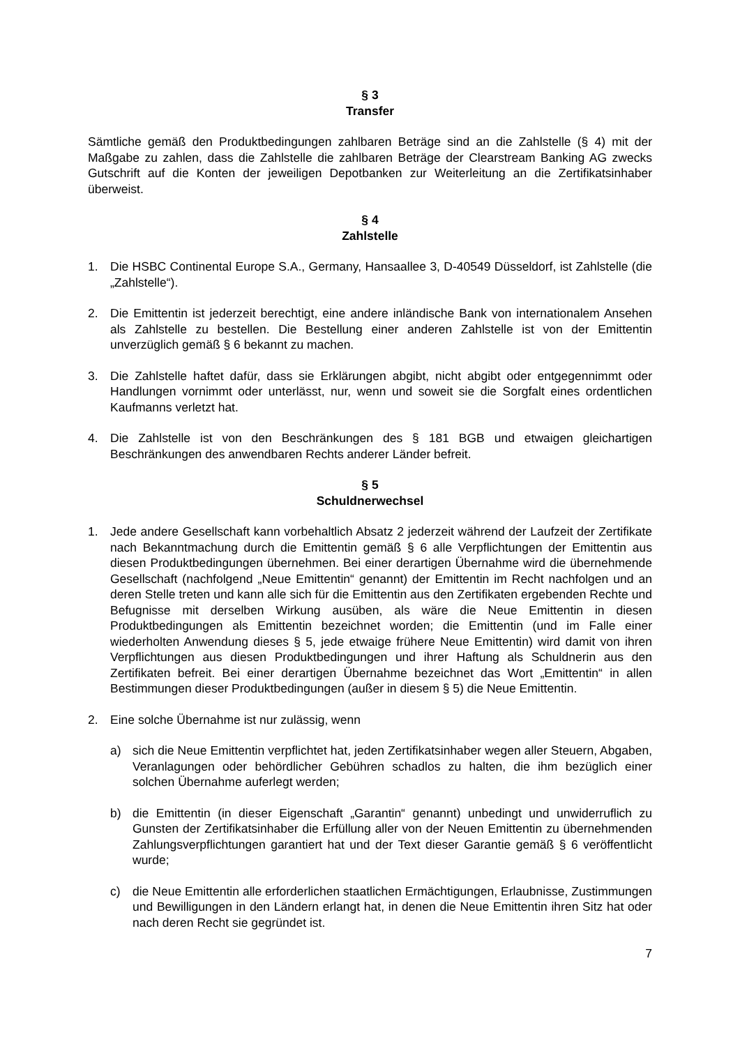§ 3
Transfer
Sämtliche gemäß den Produktbedingungen zahlbaren Beträge sind an die Zahlstelle (§ 4) mit der Maßgabe zu zahlen, dass die Zahlstelle die zahlbaren Beträge der Clearstream Banking AG zwecks Gutschrift auf die Konten der jeweiligen Depotbanken zur Weiterleitung an die Zertifikatsinhaber überweist.
§ 4
Zahlstelle
1. Die HSBC Continental Europe S.A., Germany, Hansaallee 3, D-40549 Düsseldorf, ist Zahlstelle (die „Zahlstelle“).
2. Die Emittentin ist jederzeit berechtigt, eine andere inländische Bank von internationalem Ansehen als Zahlstelle zu bestellen. Die Bestellung einer anderen Zahlstelle ist von der Emittentin unverzüglich gemäß § 6 bekannt zu machen.
3. Die Zahlstelle haftet dafür, dass sie Erklärungen abgibt, nicht abgibt oder entgegennimmt oder Handlungen vornimmt oder unterlässt, nur, wenn und soweit sie die Sorgfalt eines ordentlichen Kaufmanns verletzt hat.
4. Die Zahlstelle ist von den Beschränkungen des § 181 BGB und etwaigen gleichartigen Beschränkungen des anwendbaren Rechts anderer Länder befreit.
§ 5
Schuldnerwechsel
1. Jede andere Gesellschaft kann vorbehaltlich Absatz 2 jederzeit während der Laufzeit der Zertifikate nach Bekanntmachung durch die Emittentin gemäß § 6 alle Verpflichtungen der Emittentin aus diesen Produktbedingungen übernehmen. Bei einer derartigen Übernahme wird die übernehmende Gesellschaft (nachfolgend „Neue Emittentin“ genannt) der Emittentin im Recht nachfolgen und an deren Stelle treten und kann alle sich für die Emittentin aus den Zertifikaten ergebenden Rechte und Befugnisse mit derselben Wirkung ausüben, als wäre die Neue Emittentin in diesen Produktbedingungen als Emittentin bezeichnet worden; die Emittentin (und im Falle einer wiederholten Anwendung dieses § 5, jede etwaige frühere Neue Emittentin) wird damit von ihren Verpflichtungen aus diesen Produktbedingungen und ihrer Haftung als Schuldnerin aus den Zertifikaten befreit. Bei einer derartigen Übernahme bezeichnet das Wort „Emittentin“ in allen Bestimmungen dieser Produktbedingungen (außer in diesem § 5) die Neue Emittentin.
2. Eine solche Übernahme ist nur zulässig, wenn
a) sich die Neue Emittentin verpflichtet hat, jeden Zertifikatsinhaber wegen aller Steuern, Abgaben, Veranlagungen oder behördlicher Gebühren schadlos zu halten, die ihm bezüglich einer solchen Übernahme auferlegt werden;
b) die Emittentin (in dieser Eigenschaft „Garantin“ genannt) unbedingt und unwiderruflich zu Gunsten der Zertifikatsinhaber die Erfüllung aller von der Neuen Emittentin zu übernehmenden Zahlungsverpflichtungen garantiert hat und der Text dieser Garantie gemäß § 6 veröffentlicht wurde;
c) die Neue Emittentin alle erforderlichen staatlichen Ermächtigungen, Erlaubnisse, Zustimmungen und Bewilligungen in den Ländern erlangt hat, in denen die Neue Emittentin ihren Sitz hat oder nach deren Recht sie gegründet ist.
7